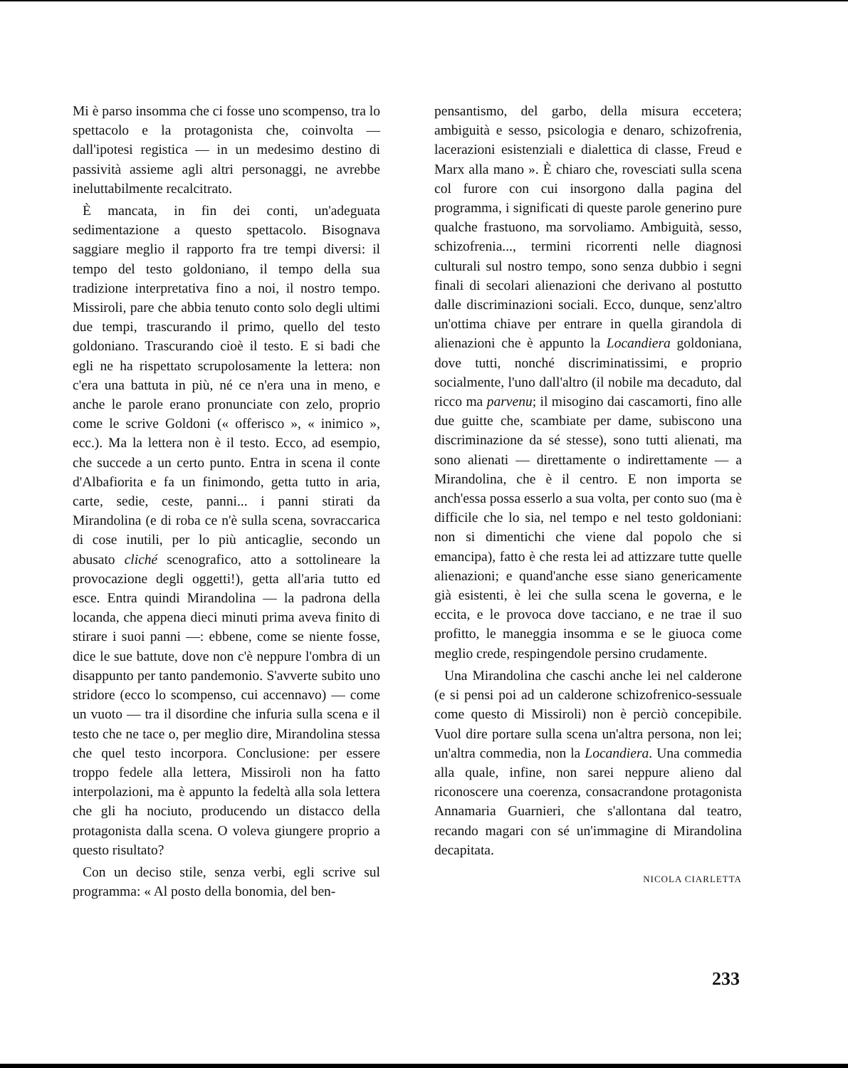Mi è parso insomma che ci fosse uno scompenso, tra lo spettacolo e la protagonista che, coinvolta — dall'ipotesi registica — in un medesimo destino di passività assieme agli altri personaggi, ne avrebbe ineluttabilmente recalcitrato.
È mancata, in fin dei conti, un'adeguata sedimentazione a questo spettacolo. Bisognava saggiare meglio il rapporto fra tre tempi diversi: il tempo del testo goldoniano, il tempo della sua tradizione interpretativa fino a noi, il nostro tempo. Missiroli, pare che abbia tenuto conto solo degli ultimi due tempi, trascurando il primo, quello del testo goldoniano. Trascurando cioè il testo. E si badi che egli ne ha rispettato scrupolosamente la lettera: non c'era una battuta in più, né ce n'era una in meno, e anche le parole erano pronunciate con zelo, proprio come le scrive Goldoni (« offerisco », « inimico », ecc.). Ma la lettera non è il testo. Ecco, ad esempio, che succede a un certo punto. Entra in scena il conte d'Albafiorita e fa un finimondo, getta tutto in aria, carte, sedie, ceste, panni... i panni stirati da Mirandolina (e di roba ce n'è sulla scena, sovraccarica di cose inutili, per lo più anticaglie, secondo un abusato cliché scenografico, atto a sottolineare la provocazione degli oggetti!), getta all'aria tutto ed esce. Entra quindi Mirandolina — la padrona della locanda, che appena dieci minuti prima aveva finito di stirare i suoi panni —: ebbene, come se niente fosse, dice le sue battute, dove non c'è neppure l'ombra di un disappunto per tanto pandemonio. S'avverte subito uno stridore (ecco lo scompenso, cui accennavo) — come un vuoto — tra il disordine che infuria sulla scena e il testo che ne tace o, per meglio dire, Mirandolina stessa che quel testo incorpora. Conclusione: per essere troppo fedele alla lettera, Missiroli non ha fatto interpolazioni, ma è appunto la fedeltà alla sola lettera che gli ha nociuto, producendo un distacco della protagonista dalla scena. O voleva giungere proprio a questo risultato?
Con un deciso stile, senza verbi, egli scrive sul programma: « Al posto della bonomia, del ben-
pensantismo, del garbo, della misura eccetera; ambiguità e sesso, psicologia e denaro, schizofrenia, lacerazioni esistenziali e dialettica di classe, Freud e Marx alla mano ». È chiaro che, rovesciati sulla scena col furore con cui insorgono dalla pagina del programma, i significati di queste parole generino pure qualche frastuono, ma sorvoliamo. Ambiguità, sesso, schizofrenia..., termini ricorrenti nelle diagnosi culturali sul nostro tempo, sono senza dubbio i segni finali di secolari alienazioni che derivano al postutto dalle discriminazioni sociali. Ecco, dunque, senz'altro un'ottima chiave per entrare in quella girandola di alienazioni che è appunto la Locandiera goldoniana, dove tutti, nonché discriminatissimi, e proprio socialmente, l'uno dall'altro (il nobile ma decaduto, dal ricco ma parvenu; il misogino dai cascamorti, fino alle due guitte che, scambiate per dame, subiscono una discriminazione da sé stesse), sono tutti alienati, ma sono alienati — direttamente o indirettamente — a Mirandolina, che è il centro. E non importa se anch'essa possa esserlo a sua volta, per conto suo (ma è difficile che lo sia, nel tempo e nel testo goldoniani: non si dimentichi che viene dal popolo che si emancipa), fatto è che resta lei ad attizzare tutte quelle alienazioni; e quand'anche esse siano genericamente già esistenti, è lei che sulla scena le governa, e le eccita, e le provoca dove tacciano, e ne trae il suo profitto, le maneggia insomma e se le giuoca come meglio crede, respingendole persino crudamente.
Una Mirandolina che caschi anche lei nel calderone (e si pensi poi ad un calderone schizofrenico-sessuale come questo di Missiroli) non è perciò concepibile. Vuol dire portare sulla scena un'altra persona, non lei; un'altra commedia, non la Locandiera. Una commedia alla quale, infine, non sarei neppure alieno dal riconoscere una coerenza, consacrandone protagonista Annamaria Guarnieri, che s'allontana dal teatro, recando magari con sé un'immagine di Mirandolina decapitata.
NICOLA CIARLETTA
233